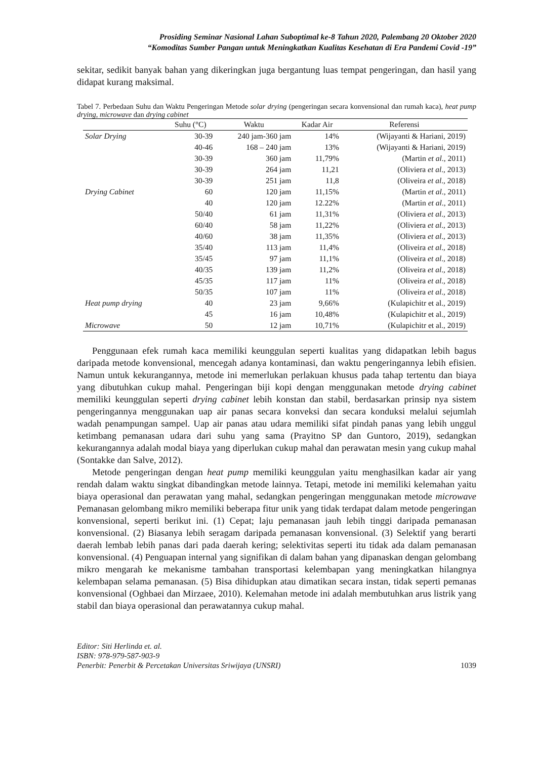Prosiding Seminar Nasional Lahan Suboptimal ke-8 Tahun 2020, Palembang 20 Oktober 2020
“Komoditas Sumber Pangan untuk Meningkatkan Kualitas Kesehatan di Era Pandemi Covid -19”
sekitar, sedikit banyak bahan yang dikeringkan juga bergantung luas tempat pengeringan, dan hasil yang didapat kurang maksimal.
Tabel 7. Perbedaan Suhu dan Waktu Pengeringan Metode solar drying (pengeringan secara konvensional dan rumah kaca), heat pump drying, microwave dan drying cabinet
| | Suhu (°C) | Waktu | Kadar Air | Referensi |
| --- | --- | --- | --- | --- |
| Solar Drying | 30-39 | 240 jam-360 jam | 14% | (Wijayanti & Hariani, 2019) |
| | 40-46 | 168 – 240 jam | 13% | (Wijayanti & Hariani, 2019) |
| | 30-39 | 360 jam | 11,79% | (Martin et al ., 2011) |
| | 30-39 | 264 jam | 11,21 | (Oliviera et al ., 2013) |
| | 30-39 | 251 jam | 11,8 | (Oliveira et al ., 2018) |
| Drying Cabinet | 60 | 120 jam | 11,15% | (Martin et al ., 2011) |
| | 40 | 120 jam | 12.22% | (Martin et al ., 2011) |
| | 50/40 | 61 jam | 11,31% | (Oliviera et al ., 2013) |
| | 60/40 | 58 jam | 11,22% | (Oliviera et al ., 2013) |
| | 40/60 | 38 jam | 11,35% | (Oliviera et al ., 2013) |
| | 35/40 | 113 jam | 11,4% | (Oliveira et al ., 2018) |
| | 35/45 | 97 jam | 11,1% | (Oliveira et al ., 2018) |
| | 40/35 | 139 jam | 11,2% | (Oliveira et al ., 2018) |
| | 45/35 | 117 jam | 11% | (Oliveira et al ., 2018) |
| | 50/35 | 107 jam | 11% | (Oliveira et al ., 2018) |
| Heat pump drying | 40 | 23 jam | 9,66% | (Kulapichitr et al., 2019) |
| | 45 | 16 jam | 10,48% | (Kulapichitr et al., 2019) |
| Microwave | 50 | 12 jam | 10,71% | (Kulapichitr et al., 2019) |
Penggunaan efek rumah kaca memiliki keunggulan seperti kualitas yang didapatkan lebih bagus daripada metode konvensional, mencegah adanya kontaminasi, dan waktu pengeringannya lebih efisien. Namun untuk kekurangannya, metode ini memerlukan perlakuan khusus pada tahap tertentu dan biaya yang dibutuhkan cukup mahal. Pengeringan biji kopi dengan menggunakan metode drying cabinet memiliki keunggulan seperti drying cabinet lebih konstan dan stabil, berdasarkan prinsip nya sistem pengeringannya menggunakan uap air panas secara konveksi dan secara konduksi melalui sejumlah wadah penampungan sampel. Uap air panas atau udara memiliki sifat pindah panas yang lebih unggul ketimbang pemanasan udara dari suhu yang sama (Prayitno SP dan Guntoro, 2019), sedangkan kekurangannya adalah modal biaya yang diperlukan cukup mahal dan perawatan mesin yang cukup mahal (Sontakke dan Salve, 2012).
Metode pengeringan dengan heat pump memiliki keunggulan yaitu menghasilkan kadar air yang rendah dalam waktu singkat dibandingkan metode lainnya. Tetapi, metode ini memiliki kelemahan yaitu biaya operasional dan perawatan yang mahal, sedangkan pengeringan menggunakan metode microwave Pemanasan gelombang mikro memiliki beberapa fitur unik yang tidak terdapat dalam metode pengeringan konvensional, seperti berikut ini. (1) Cepat; laju pemanasan jauh lebih tinggi daripada pemanasan konvensional. (2) Biasanya lebih seragam daripada pemanasan konvensional. (3) Selektif yang berarti daerah lembab lebih panas dari pada daerah kering; selektivitas seperti itu tidak ada dalam pemanasan konvensional. (4) Penguapan internal yang signifikan di dalam bahan yang dipanaskan dengan gelombang mikro mengarah ke mekanisme tambahan transportasi kelembapan yang meningkatkan hilangnya kelembapan selama pemanasan. (5) Bisa dihidupkan atau dimatikan secara instan, tidak seperti pemanas konvensional (Oghbaei dan Mirzaee, 2010). Kelemahan metode ini adalah membutuhkan arus listrik yang stabil dan biaya operasional dan perawatannya cukup mahal.
Editor: Siti Herlinda et. al.
ISBN: 978-979-587-903-9
Penerbit: Penerbit & Percetakan Universitas Sriwijaya (UNSRI) 1039